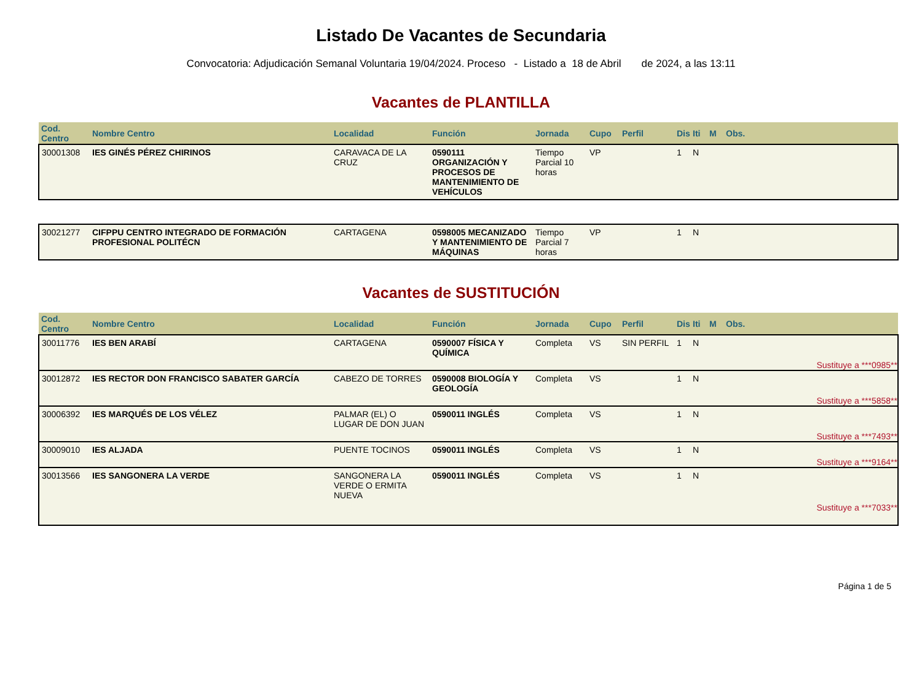Listado De Vacantes de Secundaria
Convocatoria: Adjudicación Semanal Voluntaria 19/04/2024. Proceso - Listado a 18 de Abril de 2024, a las 13:11
Vacantes de PLANTILLA
| Cod. Centro | Nombre Centro | Localidad | Función | Jornada | Cupo | Perfil | Dis | Iti | M | Obs. |
| --- | --- | --- | --- | --- | --- | --- | --- | --- | --- | --- |
| 30001308 | IES GINÉS PÉREZ CHIRINOS | CARAVACA DE LA CRUZ | 0590111 ORGANIZACIÓN Y PROCESOS DE MANTENIMIENTO DE VEHÍCULOS | Tiempo Parcial 10 horas | VP | | 1 | N | | |
| 30021277 | CIFPPU CENTRO INTEGRADO DE FORMACIÓN PROFESIONAL POLITÉCN | CARTAGENA | 0598005 MECANIZADO Y MANTENIMIENTO DE MÁQUINAS | Tiempo Parcial 7 horas | VP | | 1 | N | | |
Vacantes de SUSTITUCIÓN
| Cod. Centro | Nombre Centro | Localidad | Función | Jornada | Cupo | Perfil | Dis | Iti | M | Obs. |
| --- | --- | --- | --- | --- | --- | --- | --- | --- | --- | --- |
| 30011776 | IES BEN ARABÍ | CARTAGENA | 0590007 FÍSICA Y QUÍMICA | Completa | VS | SIN PERFIL | 1 | N | | |
| Sustituye a ***0985** | | | | | | | | | | |
| 30012872 | IES RECTOR DON FRANCISCO SABATER GARCÍA | CABEZO DE TORRES | 0590008 BIOLOGÍA Y GEOLOGÍA | Completa | VS | | 1 | N | | |
| Sustituye a ***5858** | | | | | | | | | | |
| 30006392 | IES MARQUÉS DE LOS VÉLEZ | PALMAR (EL) O LUGAR DE DON JUAN | 0590011 INGLÉS | Completa | VS | | 1 | N | | |
| Sustituye a ***7493** | | | | | | | | | | |
| 30009010 | IES ALJADA | PUENTE TOCINOS | 0590011 INGLÉS | Completa | VS | | 1 | N | | |
| Sustituye a ***9164** | | | | | | | | | | |
| 30013566 | IES SANGONERA LA VERDE | SANGONERA LA VERDE O ERMITA NUEVA | 0590011 INGLÉS | Completa | VS | | 1 | N | | |
| Sustituye a ***7033** | | | | | | | | | | |
Página 1 de 5